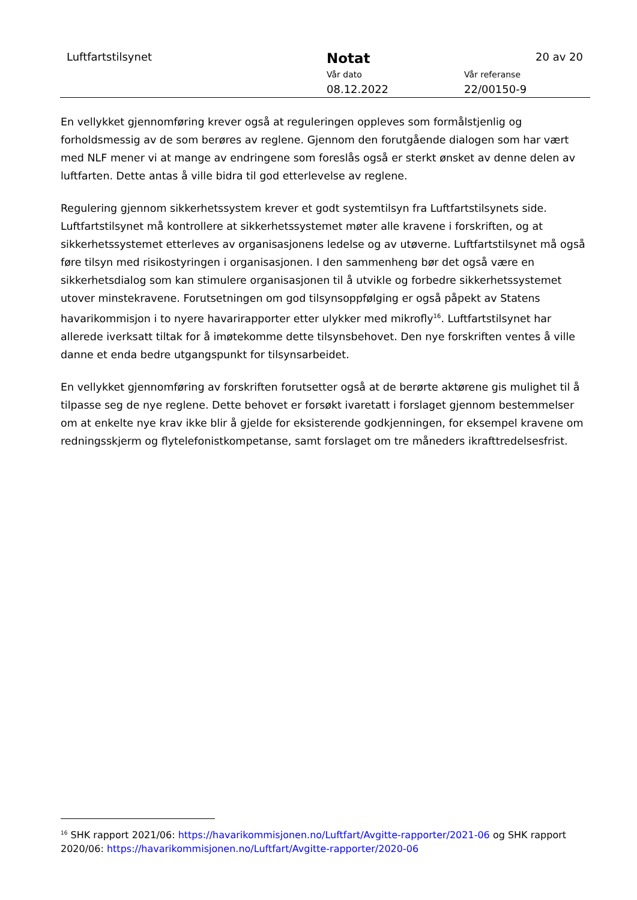Luftfartstilsynet Notat 20 av 20
Vår dato Vår referanse
08.12.2022 22/00150-9
En vellykket gjennomføring krever også at reguleringen oppleves som formålstjenlig og forholdsmessig av de som berøres av reglene. Gjennom den forutgående dialogen som har vært med NLF mener vi at mange av endringene som foreslås også er sterkt ønsket av denne delen av luftfarten. Dette antas å ville bidra til god etterlevelse av reglene.
Regulering gjennom sikkerhetssystem krever et godt systemtilsyn fra Luftfartstilsynets side. Luftfartstilsynet må kontrollere at sikkerhetssystemet møter alle kravene i forskriften, og at sikkerhetssystemet etterleves av organisasjonens ledelse og av utøverne. Luftfartstilsynet må også føre tilsyn med risikostyringen i organisasjonen. I den sammenheng bør det også være en sikkerhetsdialog som kan stimulere organisasjonen til å utvikle og forbedre sikkerhetssystemet utover minstekravene. Forutsetningen om god tilsynsoppfølging er også påpekt av Statens havarikommisjon i to nyere havarirapporter etter ulykker med mikrofly<sup>16</sup>. Luftfartstilsynet har allerede iverksatt tiltak for å imøtekomme dette tilsynsbehovet. Den nye forskriften ventes å ville danne et enda bedre utgangspunkt for tilsynsarbeidet.
En vellykket gjennomføring av forskriften forutsetter også at de berørte aktørene gis mulighet til å tilpasse seg de nye reglene. Dette behovet er forsøkt ivaretatt i forslaget gjennom bestemmelser om at enkelte nye krav ikke blir å gjelde for eksisterende godkjenningen, for eksempel kravene om redningsskjerm og flytelefonistkompetanse, samt forslaget om tre måneders ikrafttredelsesfrist.
<sup>16</sup> SHK rapport 2021/06: https://havarikommisjonen.no/Luftfart/Avgitte-rapporter/2021-06 og SHK rapport 2020/06: https://havarikommisjonen.no/Luftfart/Avgitte-rapporter/2020-06